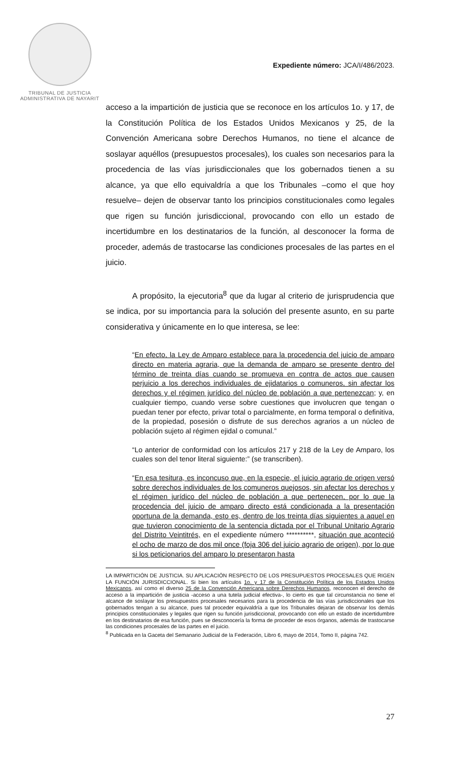TRIBUNAL DE JUSTICIA
ADMINISTRATIVA DE NAYARIT
Expediente número: JCA/I/486/2023.
acceso a la impartición de justicia que se reconoce en los artículos 1o. y 17, de la Constitución Política de los Estados Unidos Mexicanos y 25, de la Convención Americana sobre Derechos Humanos, no tiene el alcance de soslayar aquéllos (presupuestos procesales), los cuales son necesarios para la procedencia de las vías jurisdiccionales que los gobernados tienen a su alcance, ya que ello equivaldría a que los Tribunales –como el que hoy resuelve– dejen de observar tanto los principios constitucionales como legales que rigen su función jurisdiccional, provocando con ello un estado de incertidumbre en los destinatarios de la función, al desconocer la forma de proceder, además de trastocarse las condiciones procesales de las partes en el juicio.
A propósito, la ejecutoria<sup>8</sup> que da lugar al criterio de jurisprudencia que se indica, por su importancia para la solución del presente asunto, en su parte considerativa y únicamente en lo que interesa, se lee:
“En efecto, la Ley de Amparo establece para la procedencia del juicio de amparo directo en materia agraria, que la demanda de amparo se presente dentro del término de treinta días cuando se promueva en contra de actos que causen perjuicio a los derechos individuales de ejidatarios o comuneros, sin afectar los derechos y el régimen jurídico del núcleo de población a que pertenezcan; y, en cualquier tiempo, cuando verse sobre cuestiones que involucren que tengan o puedan tener por efecto, privar total o parcialmente, en forma temporal o definitiva, de la propiedad, posesión o disfrute de sus derechos agrarios a un núcleo de población sujeto al régimen ejidal o comunal.”
“Lo anterior de conformidad con los artículos 217 y 218 de la Ley de Amparo, los cuales son del tenor literal siguiente:” (se transcriben).
“En esa tesitura, es inconcuso que, en la especie, el juicio agrario de origen versó sobre derechos individuales de los comuneros quejosos, sin afectar los derechos y el régimen jurídico del núcleo de población a que pertenecen, por lo que la procedencia del juicio de amparo directo está condicionada a la presentación oportuna de la demanda, esto es, dentro de los treinta días siguientes a aquel en que tuvieron conocimiento de la sentencia dictada por el Tribunal Unitario Agrario del Distrito Veintitrés, en el expediente número **********, situación que aconteció el ocho de marzo de dos mil once (foja 306 del juicio agrario de origen), por lo que si los peticionarios del amparo lo presentaron hasta
LA IMPARTICIÓN DE JUSTICIA. SU APLICACIÓN RESPECTO DE LOS PRESUPUESTOS PROCESALES QUE RIGEN LA FUNCIÓN JURISDICCIONAL. Si bien los artículos 1o. y 17 de la Constitución Política de los Estados Unidos Mexicanos, así como el diverso 25 de la Convención Americana sobre Derechos Humanos, reconocen el derecho de acceso a la impartición de justicia -acceso a una tutela judicial efectiva-, lo cierto es que tal circunstancia no tiene el alcance de soslayar los presupuestos procesales necesarios para la procedencia de las vías jurisdiccionales que los gobernados tengan a su alcance, pues tal proceder equivaldría a que los Tribunales dejaran de observar los demás principios constitucionales y legales que rigen su función jurisdiccional, provocando con ello un estado de incertidumbre en los destinatarios de esa función, pues se desconocería la forma de proceder de esos órganos, además de trastocarse las condiciones procesales de las partes en el juicio.
<sup>8</sup> Publicada en la Gaceta del Semanario Judicial de la Federación, Libro 6, mayo de 2014, Tomo II, página 742.
27